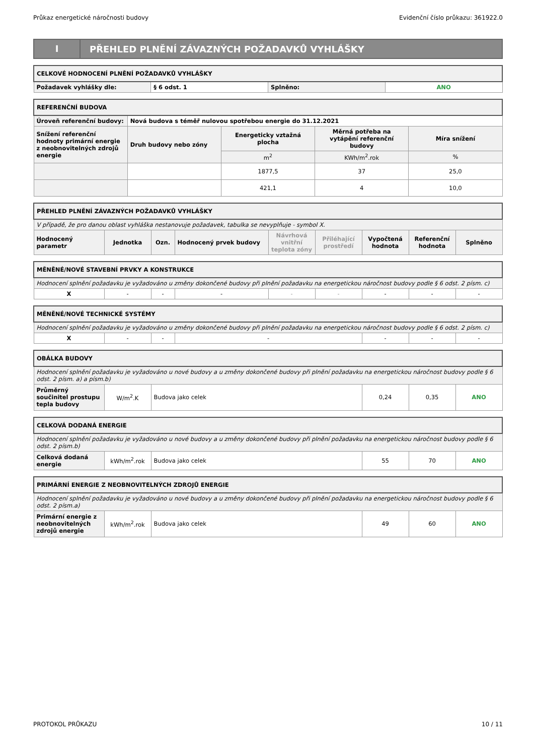Průkaz energetické náročnosti budovy Evidenční číslo průkazu: 361922.0
I
PŘEHLED PLNĚNÍ ZÁVAZNÝCH POŽADAVKŮ VYHLÁŠKY
| CELKOVÉ HODNOCENÍ PLNĚNÍ POŽADAVKŮ VYHLÁŠKY | | | |
| --- | --- | --- | --- |
| Požadavek vyhlášky dle: | § 6 odst. 1 | Splněno: | ANO |
| REFERENČNÍ BUDOVA | | | | |
| --- | --- | --- | --- | --- |
| Úroveň referenční budovy: | Nová budova s téměř nulovou spotřebou energie do 31.12.2021 | | | |
| Snížení referenční hodnoty primární energie z neobnovitelných zdrojů energie | Druh budovy nebo zóny | Energeticky vztažná plocha | Měrná potřeba na vytápění referenční budovy | Míra snížení |
| | | m<sup>2</sup> | KWh/m<sup>2</sup>.rok | % |
| | | 1877,5 | 37 | 25,0 |
| | | 421,1 | 4 | 10,0 |
| PŘEHLED PLNĚNÍ ZÁVAZNÝCH POŽADAVKŮ VYHLÁŠKY | | | | | | | | |
| --- | --- | --- | --- | --- | --- | --- | --- | --- |
| V případě, že pro danou oblast vyhláška nestanovuje požadavek, tabulka se nevyplňuje - symbol X. | | | | | | | | |
| Hodnocený parametr | Jednotka | Ozn. | Hodnocený prvek budovy | Návrhová vnitřní teplota zóny | Přiléhající prostředí | Vypočtená hodnota | Referenční hodnota | Splněno |
| MĚNĚNÉ/NOVÉ STAVEBNÍ PRVKY A KONSTRUKCE | | | | | | | | |
| --- | --- | --- | --- | --- | --- | --- | --- | --- |
| Hodnocení splnění požadavku je vyžadováno u změny dokončené budovy při plnění požadavku na energetickou náročnost budovy podle § 6 odst. 2 písm. c) | | | | | | | | |
| X | - | - | - | - | - | - | - | - |
| MĚNĚNÉ/NOVÉ TECHNICKÉ SYSTÉMY | | | | | | |
| --- | --- | --- | --- | --- | --- | --- |
| Hodnocení splnění požadavku je vyžadováno u změny dokončené budovy při plnění požadavku na energetickou náročnost budovy podle § 6 odst. 2 písm. c) | | | | | | |
| X | - | - | - | - | - | - |
| OBÁLKA BUDOVY | | | | | |
| --- | --- | --- | --- | --- | --- |
| Hodnocení splnění požadavku je vyžadováno u nové budovy a u změny dokončené budovy při plnění požadavku na energetickou náročnost budovy podle § 6 odst. 2 písm. a) a písm.b) | | | | | |
| Průměrný součinitel prostupu tepla budovy | W/m<sup>2</sup>.K | Budova jako celek | 0,24 | 0,35 | ANO |
| CELKOVÁ DODANÁ ENERGIE | | | | | |
| --- | --- | --- | --- | --- | --- |
| Hodnocení splnění požadavku je vyžadováno u nové budovy a u změny dokončené budovy při plnění požadavku na energetickou náročnost budovy podle § 6 odst. 2 písm.b) | | | | | |
| Celková dodaná energie | kWh/m<sup>2</sup>.rok | Budova jako celek | 55 | 70 | ANO |
| PRIMÁRNÍ ENERGIE Z NEOBNOVITELNÝCH ZDROJŮ ENERGIE | | | | | |
| --- | --- | --- | --- | --- | --- |
| Hodnocení splnění požadavku je vyžadováno u nové budovy a u změny dokončené budovy při plnění požadavku na energetickou náročnost budovy podle § 6 odst. 2 písm.a) | | | | | |
| Primární energie z neobnovitelných zdrojů energie | kWh/m<sup>2</sup>.rok | Budova jako celek | 49 | 60 | ANO |
PROTOKOL PRŮKAZU 10 / 11